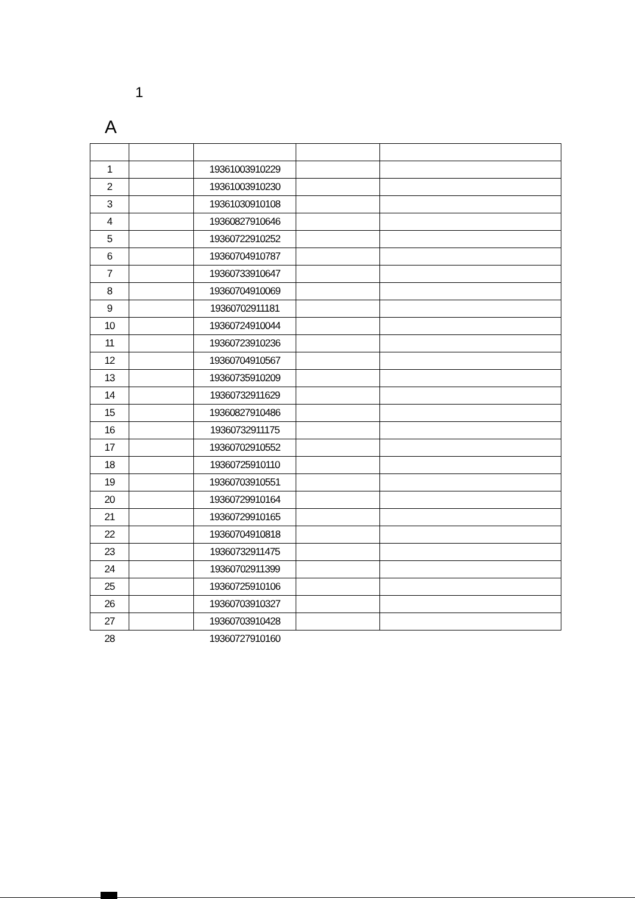1
A
| 1 | | 19361003910229 | | |
| 2 | | 19361003910230 | | |
| 3 | | 19361030910108 | | |
| 4 | | 19360827910646 | | |
| 5 | | 19360722910252 | | |
| 6 | | 19360704910787 | | |
| 7 | | 19360733910647 | | |
| 8 | | 19360704910069 | | |
| 9 | | 19360702911181 | | |
| 10 | | 19360724910044 | | |
| 11 | | 19360723910236 | | |
| 12 | | 19360704910567 | | |
| 13 | | 19360735910209 | | |
| 14 | | 19360732911629 | | |
| 15 | | 19360827910486 | | |
| 16 | | 19360732911175 | | |
| 17 | | 19360702910552 | | |
| 18 | | 19360725910110 | | |
| 19 | | 19360703910551 | | |
| 20 | | 19360729910164 | | |
| 21 | | 19360729910165 | | |
| 22 | | 19360704910818 | | |
| 23 | | 19360732911475 | | |
| 24 | | 19360702911399 | | |
| 25 | | 19360725910106 | | |
| 26 | | 19360703910327 | | |
| 27 | | 19360703910428 | | |
| 28 | | 19360727910160 | | |